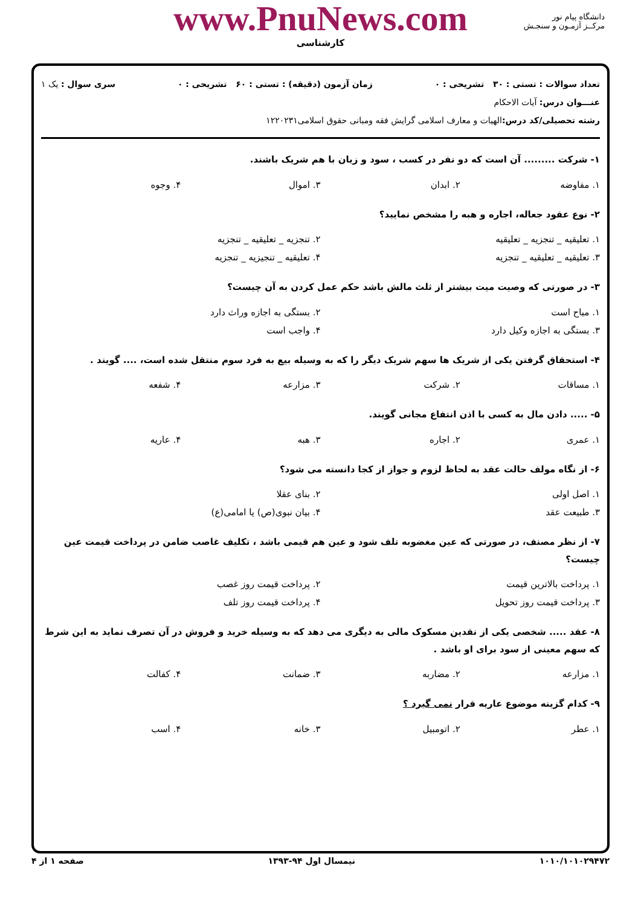www.PnuNews.com
کارشناسی
دانشگاه پیام نور
مرکــز آزمـون و سنجـش
تعداد سوالات : تستی : ۳۰ تشریحی : ۰ زمان آزمون (دقیقه) : تستی : ۶۰ تشریحی : ۰ سری سوال : یک ۱
عنـــوان درس: آیات الاحکام
رشته تحصیلی/کد درس: الهیات و معارف اسلامی گرایش فقه ومبانی حقوق اسلامی۱۲۲۰۲۳۱
۱- شرکت ......... آن است که دو نفر در کسب ، سود و زیان با هم شریک باشند.
| ۱. مفاوضه | ۲. ابدان | ۳. اموال | ۴. وجوه |
۲- نوع عقود جعاله، اجاره و هبه را مشخص نمایید؟
| ۱. تعلیقیه _ تنجزیه _ تعلیقیه | ۲. تنجزیه _ تعلیقیه _ تنجزیه |
| ۳. تعلیقیه _ تعلیقیه _ تنجزیه | ۴. تعلیقیه _ تنجیزیه _ تنجزیه |
۳- در صورتی که وصیت میت بیشتر از ثلث مالش باشد حکم عمل کردن به آن چیست؟
| ۱. مباح است | ۲. بستگی به اجازه وراث دارد |
| ۳. بستگی به اجازه وکیل دارد | ۴. واجب است |
۴- استحقاق گرفتن یکی از شریک ها سهم شریک دیگر را که به وسیله بیع به فرد سوم منتقل شده است، .... گویند .
| ۱. مساقات | ۲. شرکت | ۳. مزارعه | ۴. شفعه |
۵- ..... دادن مال به کسی با اذن انتفاع مجانی گویند.
| ۱. عمری | ۲. اجاره | ۳. هبه | ۴. عاریه |
۶- از نگاه مولف حالت عقد به لحاظ لزوم و جواز از کجا دانسته می شود؟
| ۱. اصل اولی | ۲. بنای عقلا |
| ۳. طبیعت عقد | ۴. بیان نبوی(ص) یا امامی(ع) |
۷- از نظر مصنف، در صورتی که عین مغضوبه تلف شود و عین هم قیمی باشد ، تکلیف غاصب ضامن در پرداخت قیمت عین چیست؟
| ۱. پرداخت بالاترین قیمت | ۲. پرداخت قیمت روز غصب |
| ۳. پرداخت قیمت روز تحویل | ۴. پرداخت قیمت روز تلف |
۸- عقد ..... شخصی یکی از نقدین مسکوک مالی به دیگری می دهد که به وسیله خرید و فروش در آن تصرف نماید به این شرط که سهم معینی از سود برای او باشد .
| ۱. مزارعه | ۲. مضاربه | ۳. ضمانت | ۴. کفالت |
۹- کدام گزینه موضوع عاریه قرار نمی گیرد ؟
| ۱. عطر | ۲. اتومبیل | ۳. خانه | ۴. اسب |
۱۰۱۰/۱۰۱۰۲۹۴۷۲ نیمسال اول ۹۴-۱۳۹۳ صفحه ۱ از ۴